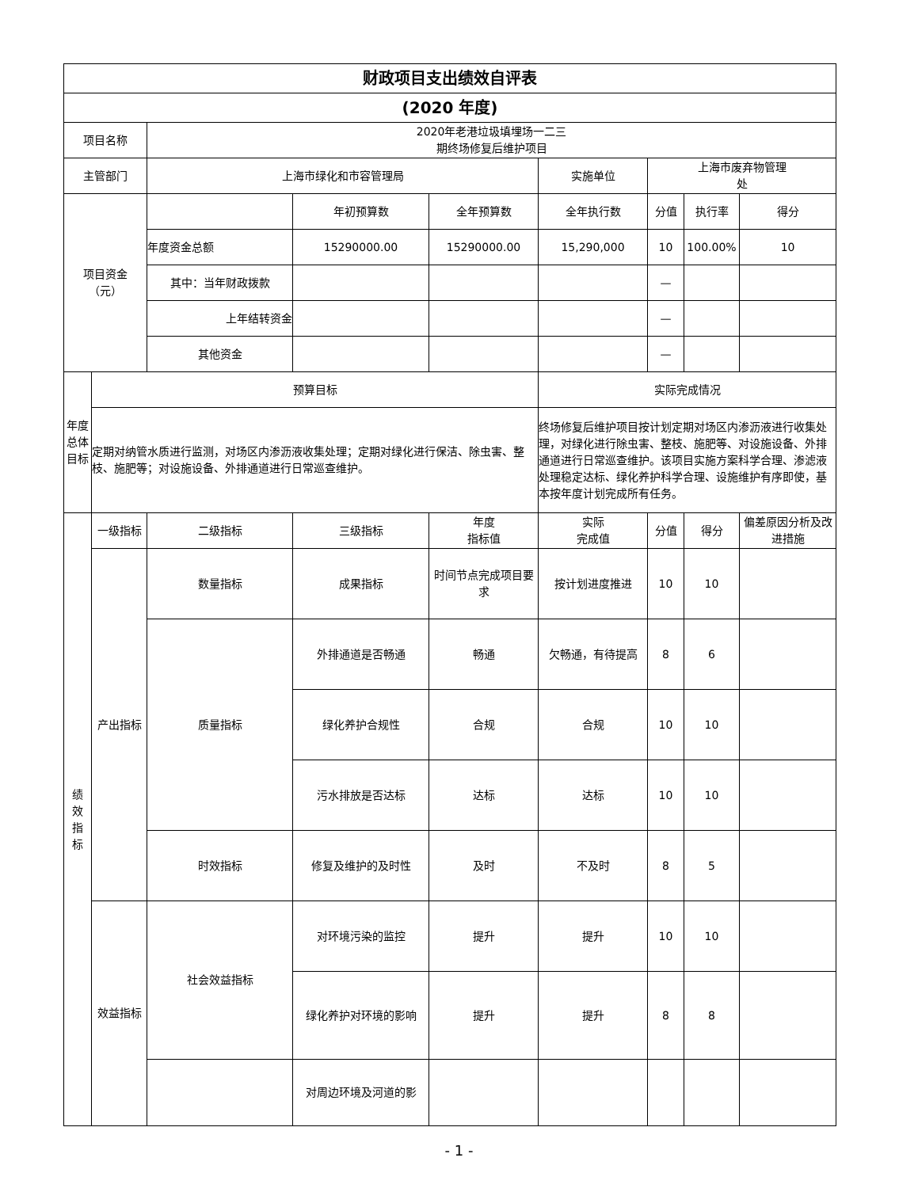| 财政项目支出绩效自评表 | | | | | | | | |
| (2020 年度) | | | | | | | | |
| 项目名称 | | 2020年老港垃圾填埋场一二三 期终场修复后维护项目 | | | | | | |
| 主管部门 | | 上海市绿化和市容管理局 | | | 实施单位 | 上海市废弃物管理 处 | | |
| 项目资金 （元） | | | 年初预算数 | 全年预算数 | 全年执行数 | 分值 | 执行率 | 得分 |
| | | 年度资金总额 | 15290000.00 | 15290000.00 | 15,290,000 | 10 | 100.00% | 10 |
| | | 其中：当年财政拨款 | | | | — | | |
| | | 上年结转资金 | | | | — | | |
| | | 其他资金 | | | | — | | |
| 年度 总体 目标 | 预算目标 | | | | 实际完成情况 | | | |
| | 定期对纳管水质进行监测，对场区内渗沥液收集处理；定期对绿化进行保洁、除虫害、整枝、施肥等；对设施设备、外排通道进行日常巡查维护。 | | | | 终场修复后维护项目按计划定期对场区内渗沥液进行收集处理，对绿化进行除虫害、整枝、施肥等、对设施设备、外排通道进行日常巡查维护。该项目实施方案科学合理、渗滤液处理稳定达标、绿化养护科学合理、设施维护有序即使，基本按年度计划完成所有任务。 | | | |
| 绩 效 指 标 | 一级指标 | 二级指标 | 三级指标 | 年度 指标值 | 实际 完成值 | 分值 | 得分 | 偏差原因分析及改进措施 |
| | 产出指标 | 数量指标 | 成果指标 | 时间节点完成项目要求 | 按计划进度推进 | 10 | 10 | |
| | | 质量指标 | 外排通道是否畅通 | 畅通 | 欠畅通，有待提高 | 8 | 6 | |
| | | | 绿化养护合规性 | 合规 | 合规 | 10 | 10 | |
| | | | 污水排放是否达标 | 达标 | 达标 | 10 | 10 | |
| | | 时效指标 | 修复及维护的及时性 | 及时 | 不及时 | 8 | 5 | |
| | 效益指标 | 社会效益指标 | 对环境污染的监控 | 提升 | 提升 | 10 | 10 | |
| | | | 绿化养护对环境的影响 | 提升 | 提升 | 8 | 8 | |
| | | | 对周边环境及河道的影 | | | | | |
- 1 -